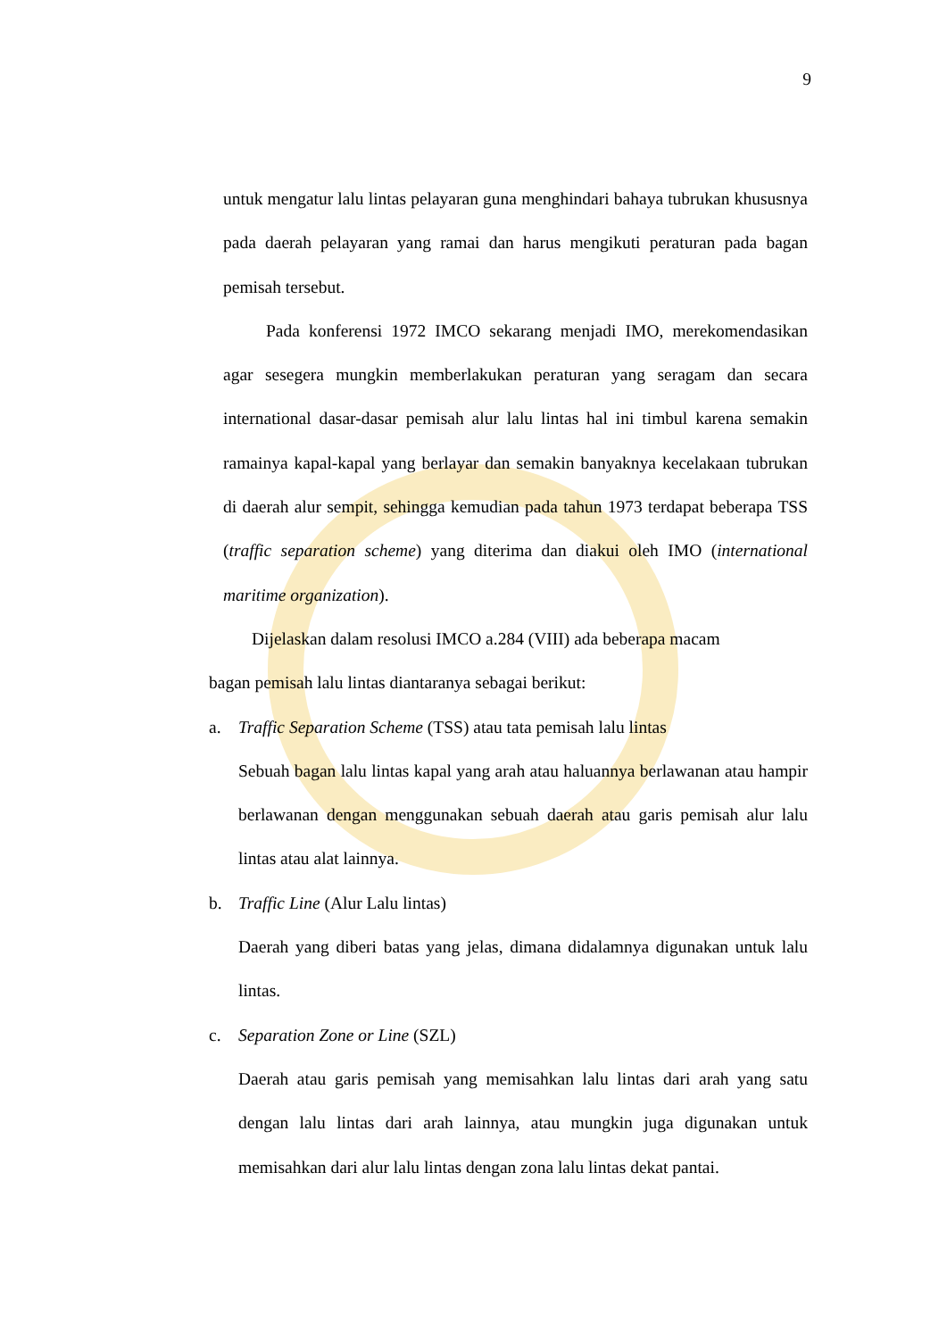9
untuk mengatur lalu lintas pelayaran guna menghindari bahaya tubrukan khususnya pada daerah pelayaran yang ramai dan harus mengikuti peraturan pada bagan pemisah tersebut.
Pada konferensi 1972 IMCO sekarang menjadi IMO, merekomendasikan agar sesegera mungkin memberlakukan peraturan yang seragam dan secara international dasar-dasar pemisah alur lalu lintas hal ini timbul karena semakin ramainya kapal-kapal yang berlayar dan semakin banyaknya kecelakaan tubrukan di daerah alur sempit, sehingga kemudian pada tahun 1973 terdapat beberapa TSS (traffic separation scheme) yang diterima dan diakui oleh IMO (international maritime organization).
Dijelaskan dalam resolusi IMCO a.284 (VIII) ada beberapa macam
bagan pemisah lalu lintas diantaranya sebagai berikut:
a. Traffic Separation Scheme (TSS) atau tata pemisah lalu lintas
Sebuah bagan lalu lintas kapal yang arah atau haluannya berlawanan atau hampir berlawanan dengan menggunakan sebuah daerah atau garis pemisah alur lalu lintas atau alat lainnya.
b. Traffic Line (Alur Lalu lintas)
Daerah yang diberi batas yang jelas, dimana didalamnya digunakan untuk lalu lintas.
c. Separation Zone or Line (SZL)
Daerah atau garis pemisah yang memisahkan lalu lintas dari arah yang satu dengan lalu lintas dari arah lainnya, atau mungkin juga digunakan untuk memisahkan dari alur lalu lintas dengan zona lalu lintas dekat pantai.